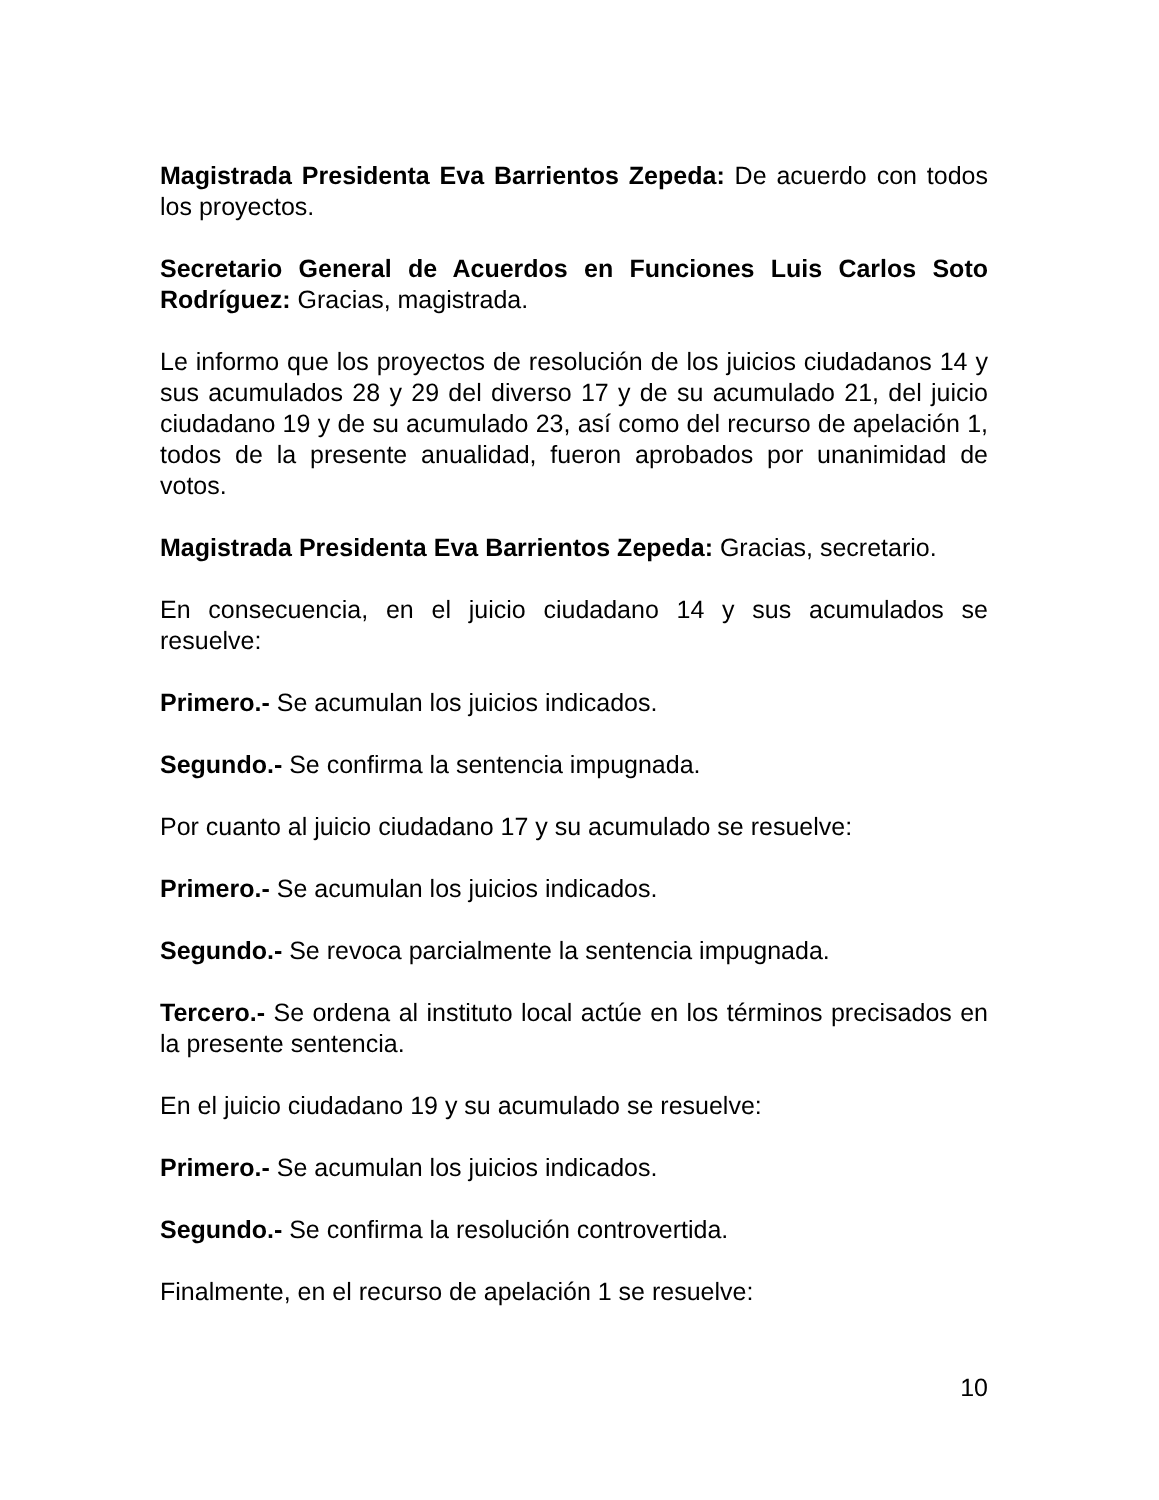Magistrada Presidenta Eva Barrientos Zepeda: De acuerdo con todos los proyectos.
Secretario General de Acuerdos en Funciones Luis Carlos Soto Rodríguez: Gracias, magistrada.
Le informo que los proyectos de resolución de los juicios ciudadanos 14 y sus acumulados 28 y 29 del diverso 17 y de su acumulado 21, del juicio ciudadano 19 y de su acumulado 23, así como del recurso de apelación 1, todos de la presente anualidad, fueron aprobados por unanimidad de votos.
Magistrada Presidenta Eva Barrientos Zepeda: Gracias, secretario.
En consecuencia, en el juicio ciudadano 14 y sus acumulados se resuelve:
Primero.- Se acumulan los juicios indicados.
Segundo.- Se confirma la sentencia impugnada.
Por cuanto al juicio ciudadano 17 y su acumulado se resuelve:
Primero.- Se acumulan los juicios indicados.
Segundo.- Se revoca parcialmente la sentencia impugnada.
Tercero.- Se ordena al instituto local actúe en los términos precisados en la presente sentencia.
En el juicio ciudadano 19 y su acumulado se resuelve:
Primero.- Se acumulan los juicios indicados.
Segundo.- Se confirma la resolución controvertida.
Finalmente, en el recurso de apelación 1 se resuelve:
10